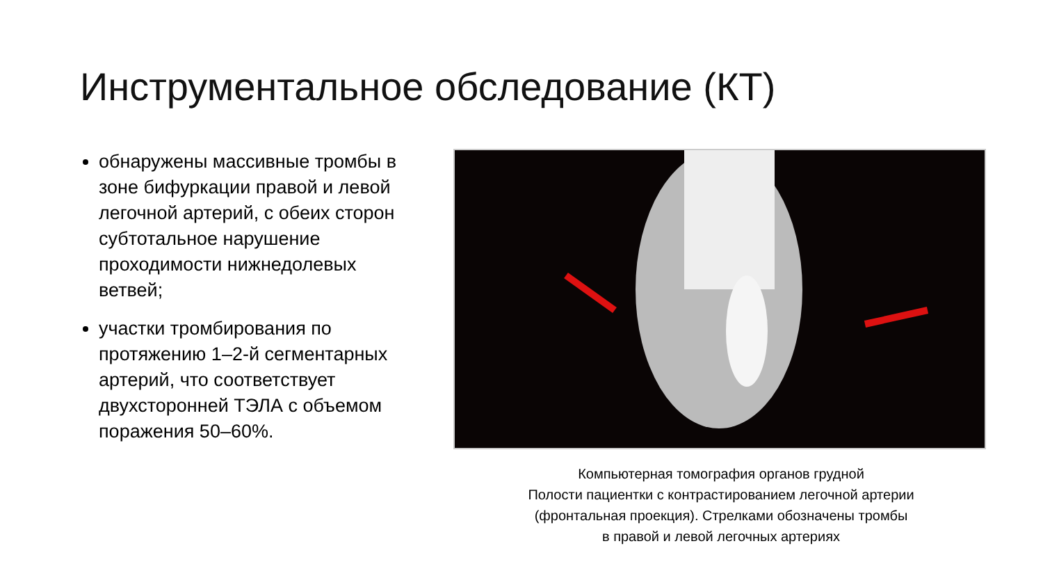Инструментальное обследование (КТ)
обнаружены массивные тромбы в зоне бифуркации правой и левой легочной артерий, с обеих сторон субтотальное нарушение проходимости нижнедолевых ветвей;
участки тромбирования по протяжению 1–2-й сегментарных артерий, что соответствует двухсторонней ТЭЛА с объемом поражения 50–60%.
Компьютерная томография органов грудной
Полости пациентки с контрастированием легочной артерии
(фронтальная проекция). Стрелками обозначены тромбы
в правой и левой легочных артериях